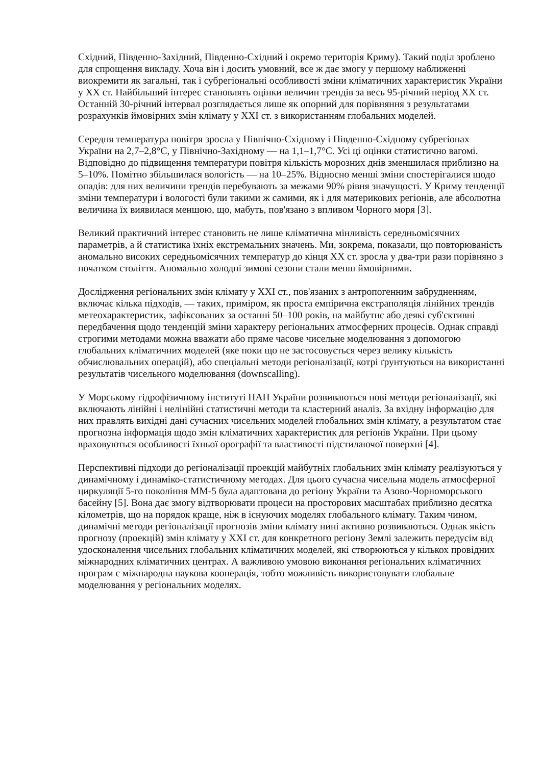Східний, Південно-Західний, Південно-Східний і окремо територія Криму). Такий поділ зроблено для спрощення викладу. Хоча він і досить умовний, все ж дає змогу у першому наближенні виокремити як загальні, так і субрегіональні особливості зміни кліматичних характеристик України у XX ст. Найбільший інтерес становлять оцінки величин трендів за весь 95-річний період XX ст. Останній 30-річний інтервал розглядається лише як опорний для порівняння з результатами розрахунків ймовірних змін клімату у XXI ст. з використанням глобальних моделей.
Середня температура повітря зросла у Північно-Східному і Південно-Східному субрегіонах України на 2,7–2,8°C, у Північно-Західному — на 1,1–1,7°C. Усі ці оцінки статистично вагомі. Відповідно до підвищення температури повітря кількість морозних днів зменшилася приблизно на 5–10%. Помітно збільшилася вологість — на 10–25%. Відносно менші зміни спостерігалися щодо опадів: для них величини трендів перебувають за межами 90% рівня значущості. У Криму тенденції зміни температури і вологості були такими ж самими, як і для материкових регіонів, але абсолютна величина їх виявилася меншою, що, мабуть, пов'язано з впливом Чорного моря [3].
Великий практичний інтерес становить не лише кліматична мінливість середньомісячних параметрів, а й статистика їхніх екстремальних значень. Ми, зокрема, показали, що повторюваність аномально високих середньомісячних температур до кінця XX ст. зросла у два-три рази порівняно з початком століття. Аномально холодні зимові сезони стали менш ймовірними.
Дослідження регіональних змін клімату у XXI ст., пов'язаних з антропогенним забрудненням, включає кілька підходів, — таких, приміром, як проста емпірична екстраполяція лінійних трендів метеохарактеристик, зафіксованих за останні 50–100 років, на майбутнє або деякі суб'єктивні передбачення щодо тенденцій зміни характеру регіональних атмосферних процесів. Однак справді строгими методами можна вважати або пряме часове чисельне моделювання з допомогою глобальних кліматичних моделей (яке поки що не застосовується через велику кількість обчислювальних операцій), або спеціальні методи регіоналізації, котрі ґрунтуються на використанні результатів чисельного моделювання (downscalling).
У Морському гідрофізичному інституті НАН України розвиваються нові методи регіоналізації, які включають лінійні і нелінійні статистичні методи та кластерний аналіз. За вхідну інформацію для них правлять вихідні дані сучасних чисельних моделей глобальних змін клімату, а результатом стає прогнозна інформація щодо змін кліматичних характеристик для регіонів України. При цьому враховуються особливості їхньої орографії та властивості підстилаючої поверхні [4].
Перспективні підходи до регіоналізації проекцій майбутніх глобальних змін клімату реалізуються у динамічному і динаміко-статистичному методах. Для цього сучасна чисельна модель атмосферної циркуляції 5-го покоління ММ-5 була адаптована до регіону України та Азово-Чорноморського басейну [5]. Вона дає змогу відтворювати процеси на просторових масштабах приблизно десятка кілометрів, що на порядок краще, ніж в існуючих моделях глобального клімату. Таким чином, динамічні методи регіоналізації прогнозів зміни клімату нині активно розвиваються. Однак якість прогнозу (проекцій) змін клімату у XXI ст. для конкретного регіону Землі залежить передусім від удосконалення чисельних глобальних кліматичних моделей, які створюються у кількох провідних міжнародних кліматичних центрах. А важливою умовою виконання регіональних кліматичних програм є міжнародна наукова кооперація, тобто можливість використовувати глобальне моделювання у регіональних моделях.